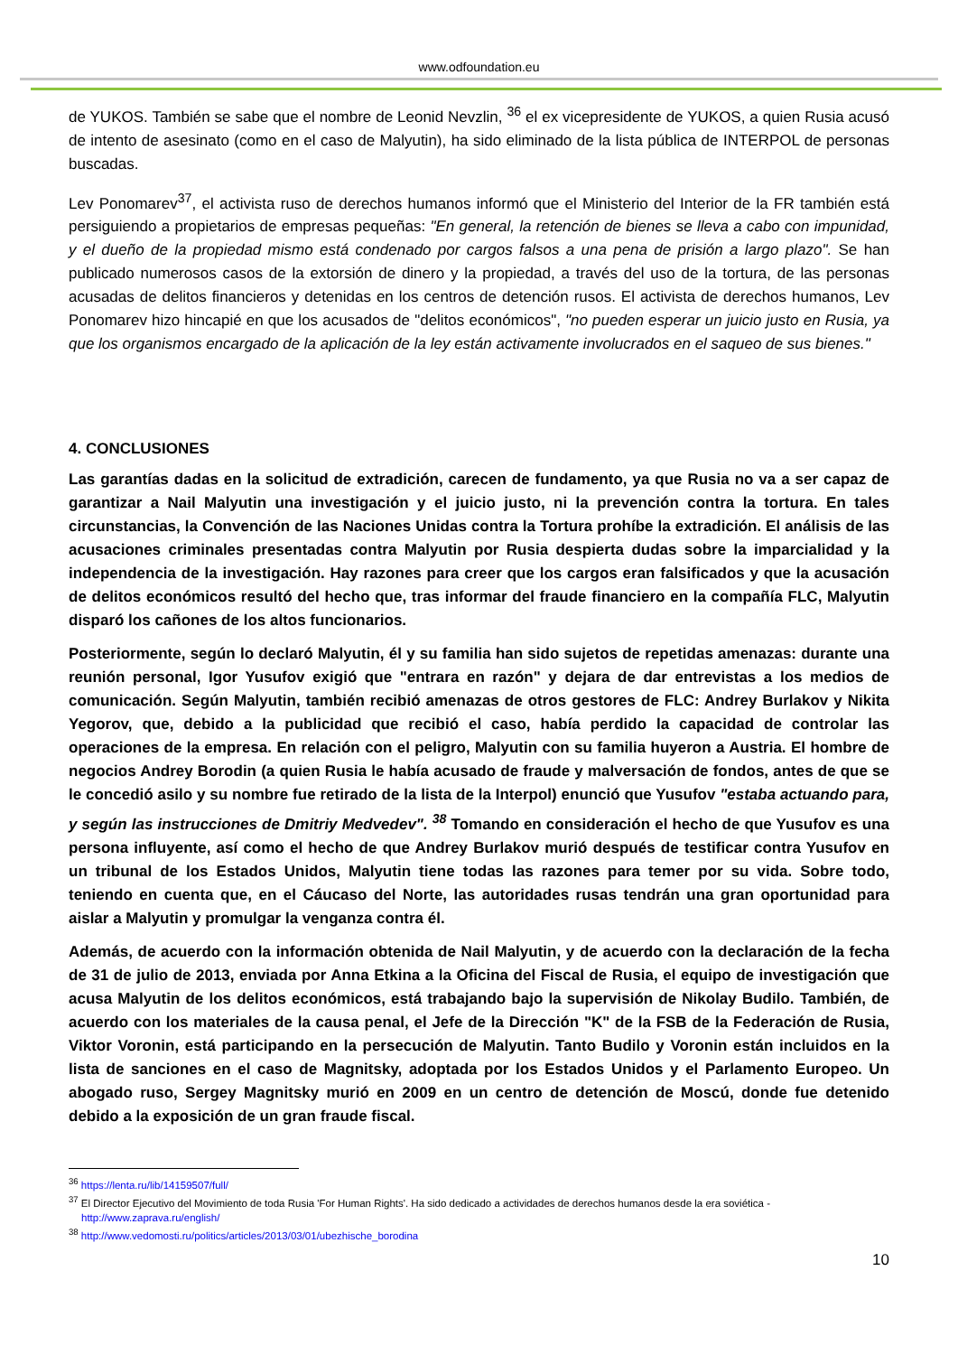www.odfoundation.eu
de YUKOS. También se sabe que el nombre de Leonid Nevzlin, <sup>36</sup> el ex vicepresidente de YUKOS, a quien Rusia acusó de intento de asesinato (como en el caso de Malyutin), ha sido eliminado de la lista pública de INTERPOL de personas buscadas.
Lev Ponomarev<sup>37</sup>, el activista ruso de derechos humanos informó que el Ministerio del Interior de la FR también está persiguiendo a propietarios de empresas pequeñas: "En general, la retención de bienes se lleva a cabo con impunidad, y el dueño de la propiedad mismo está condenado por cargos falsos a una pena de prisión a largo plazo". Se han publicado numerosos casos de la extorsión de dinero y la propiedad, a través del uso de la tortura, de las personas acusadas de delitos financieros y detenidas en los centros de detención rusos. El activista de derechos humanos, Lev Ponomarev hizo hincapié en que los acusados de "delitos económicos", "no pueden esperar un juicio justo en Rusia, ya que los organismos encargado de la aplicación de la ley están activamente involucrados en el saqueo de sus bienes."
4. CONCLUSIONES
Las garantías dadas en la solicitud de extradición, carecen de fundamento, ya que Rusia no va a ser capaz de garantizar a Nail Malyutin una investigación y el juicio justo, ni la prevención contra la tortura. En tales circunstancias, la Convención de las Naciones Unidas contra la Tortura prohíbe la extradición. El análisis de las acusaciones criminales presentadas contra Malyutin por Rusia despierta dudas sobre la imparcialidad y la independencia de la investigación. Hay razones para creer que los cargos eran falsificados y que la acusación de delitos económicos resultó del hecho que, tras informar del fraude financiero en la compañía FLC, Malyutin disparó los cañones de los altos funcionarios.
Posteriormente, según lo declaró Malyutin, él y su familia han sido sujetos de repetidas amenazas: durante una reunión personal, Igor Yusufov exigió que "entrara en razón" y dejara de dar entrevistas a los medios de comunicación. Según Malyutin, también recibió amenazas de otros gestores de FLC: Andrey Burlakov y Nikita Yegorov, que, debido a la publicidad que recibió el caso, había perdido la capacidad de controlar las operaciones de la empresa. En relación con el peligro, Malyutin con su familia huyeron a Austria. El hombre de negocios Andrey Borodin (a quien Rusia le había acusado de fraude y malversación de fondos, antes de que se le concedió asilo y su nombre fue retirado de la lista de la Interpol) enunció que Yusufov "estaba actuando para, y según las instrucciones de Dmitriy Medvedev". <sup>38</sup> Tomando en consideración el hecho de que Yusufov es una persona influyente, así como el hecho de que Andrey Burlakov murió después de testificar contra Yusufov en un tribunal de los Estados Unidos, Malyutin tiene todas las razones para temer por su vida. Sobre todo, teniendo en cuenta que, en el Cáucaso del Norte, las autoridades rusas tendrán una gran oportunidad para aislar a Malyutin y promulgar la venganza contra él.
Además, de acuerdo con la información obtenida de Nail Malyutin, y de acuerdo con la declaración de la fecha de 31 de julio de 2013, enviada por Anna Etkina a la Oficina del Fiscal de Rusia, el equipo de investigación que acusa Malyutin de los delitos económicos, está trabajando bajo la supervisión de Nikolay Budilo. También, de acuerdo con los materiales de la causa penal, el Jefe de la Dirección "K" de la FSB de la Federación de Rusia, Viktor Voronin, está participando en la persecución de Malyutin. Tanto Budilo y Voronin están incluidos en la lista de sanciones en el caso de Magnitsky, adoptada por los Estados Unidos y el Parlamento Europeo. Un abogado ruso, Sergey Magnitsky murió en 2009 en un centro de detención de Moscú, donde fue detenido debido a la exposición de un gran fraude fiscal.
<sup>36</sup> https://lenta.ru/lib/14159507/full/
<sup>37</sup> El Director Ejecutivo del Movimiento de toda Rusia 'For Human Rights'. Ha sido dedicado a actividades de derechos humanos desde la era soviética - http://www.zaprava.ru/english/
<sup>38</sup> http://www.vedomosti.ru/politics/articles/2013/03/01/ubezhische_borodina
10